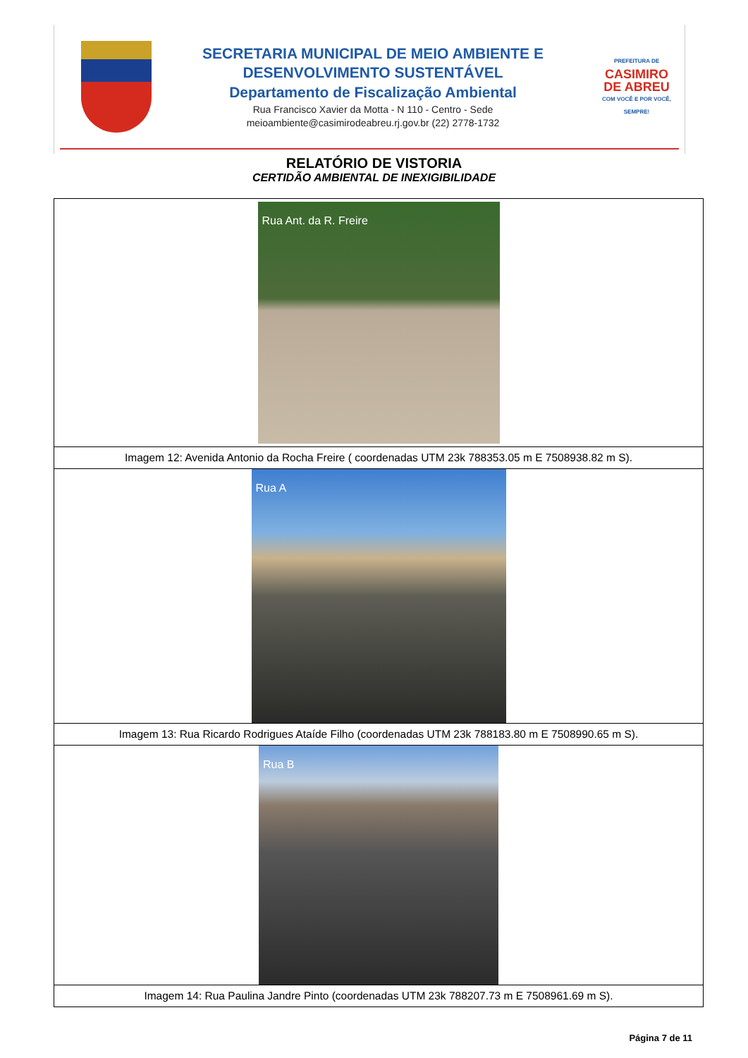SECRETARIA MUNICIPAL DE MEIO AMBIENTE E
DESENVOLVIMENTO SUSTENTÁVEL
Departamento de Fiscalização Ambiental
Rua Francisco Xavier da Motta - N 110 - Centro - Sede
meioambiente@casimirodeabreu.rj.gov.br (22) 2778-1732
PREFEITURA DE
CASIMIRO
DE ABREU
COM VOCÊ E POR VOCÊ, SEMPRE!
RELATÓRIO DE VISTORIA
CERTIDÃO AMBIENTAL DE INEXIGIBILIDADE
| Rua Ant. da R. Freire |
| Imagem 12: Avenida Antonio da Rocha Freire ( coordenadas UTM 23k 788353.05 m E 7508938.82 m S). |
| Rua A |
| Imagem 13: Rua Ricardo Rodrigues Ataíde Filho (coordenadas UTM 23k 788183.80 m E 7508990.65 m S). |
| Rua B |
| Imagem 14: Rua Paulina Jandre Pinto (coordenadas UTM 23k 788207.73 m E 7508961.69 m S). |
Página 7 de 11